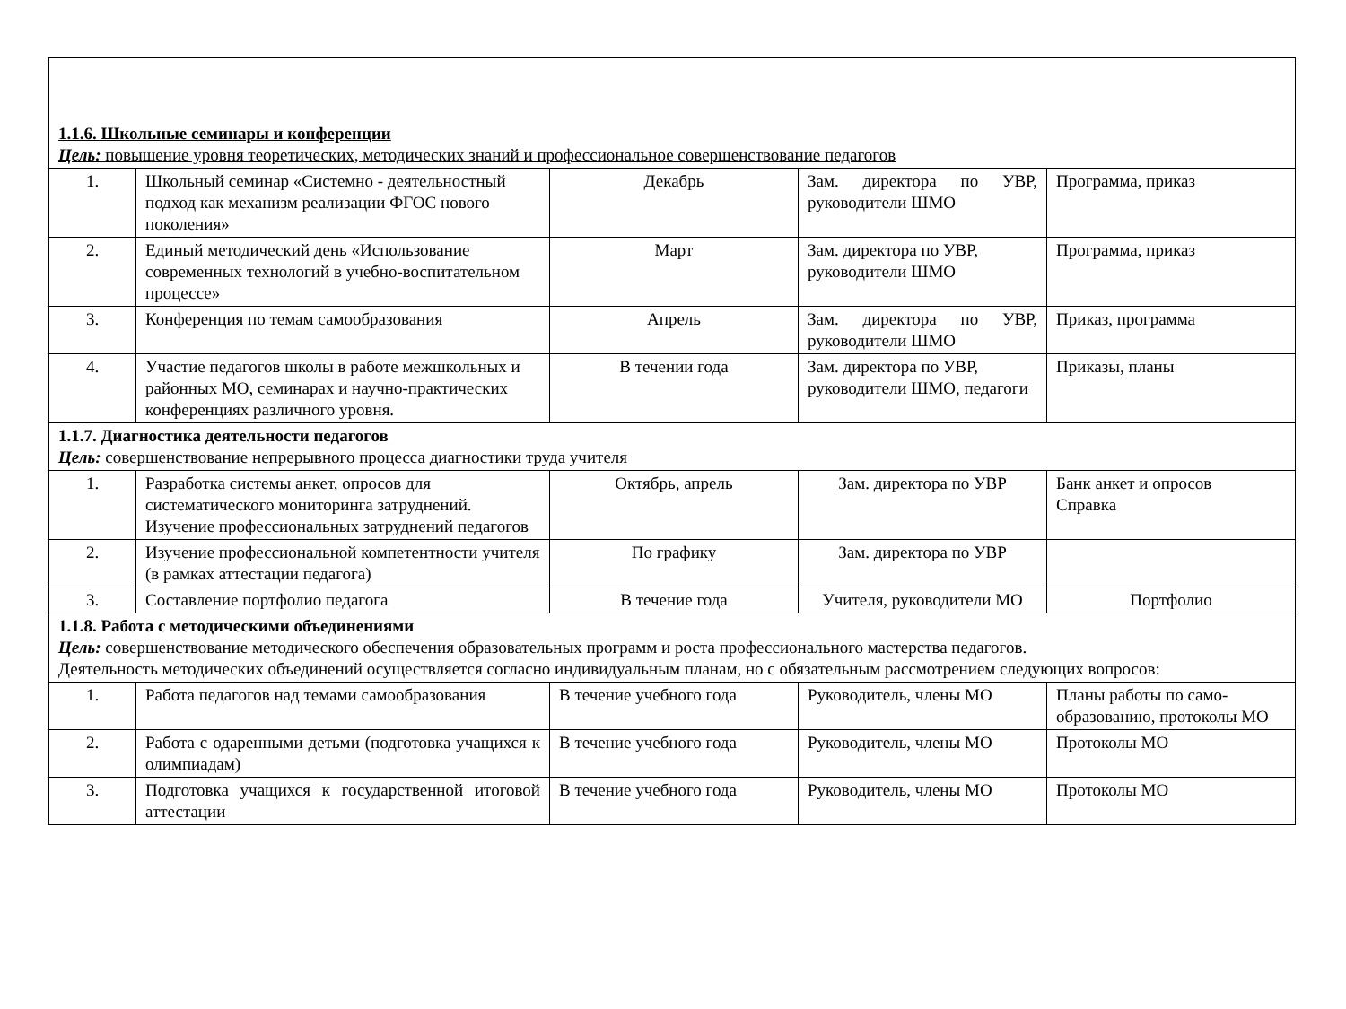| 1.1.6. Школьные семинары и конференции Цель: повышение уровня теоретических, методических знаний и профессиональное совершенствование педагогов | | | | |
| 1. | Школьный семинар «Системно - деятельностный подход как механизм реализации ФГОС нового поколения» | Декабрь | Зам. директора по УВР, руководители ШМО | Программа, приказ |
| 2. | Единый методический день «Использование современных технологий в учебно-воспитательном процессе» | Март | Зам. директора по УВР, руководители ШМО | Программа, приказ |
| 3. | Конференция по темам самообразования | Апрель | Зам. директора по УВР, руководители ШМО | Приказ, программа |
| 4. | Участие педагогов школы в работе межшкольных и районных МО, семинарах и научно-практических конференциях различного уровня. | В течении года | Зам. директора по УВР, руководители ШМО, педагоги | Приказы, планы |
| 1.1.7. Диагностика деятельности педагогов Цель: совершенствование непрерывного процесса диагностики труда учителя | | | | |
| 1. | Разработка системы анкет, опросов для систематического мониторинга затруднений. Изучение профессиональных затруднений педагогов | Октябрь, апрель | Зам. директора по УВР | Банк анкет и опросов Справка |
| 2. | Изучение профессиональной компетентности учителя (в рамках аттестации педагога) | По графику | Зам. директора по УВР | |
| 3. | Составление портфолио педагога | В течение года | Учителя, руководители МО | Портфолио |
| 1.1.8. Работа с методическими объединениями Цель: совершенствование методического обеспечения образовательных программ и роста профессионального мастерства педагогов. Деятельность методических объединений осуществляется согласно индивидуальным планам, но с обязательным рассмотрением следующих вопросов: | | | | |
| 1. | Работа педагогов над темами самообразования | В течение учебного года | Руководитель, члены МО | Планы работы по само-образованию, протоколы МО |
| 2. | Работа с одаренными детьми (подготовка учащихся к олимпиадам) | В течение учебного года | Руководитель, члены МО | Протоколы МО |
| 3. | Подготовка учащихся к государственной итоговой аттестации | В течение учебного года | Руководитель, члены МО | Протоколы МО |